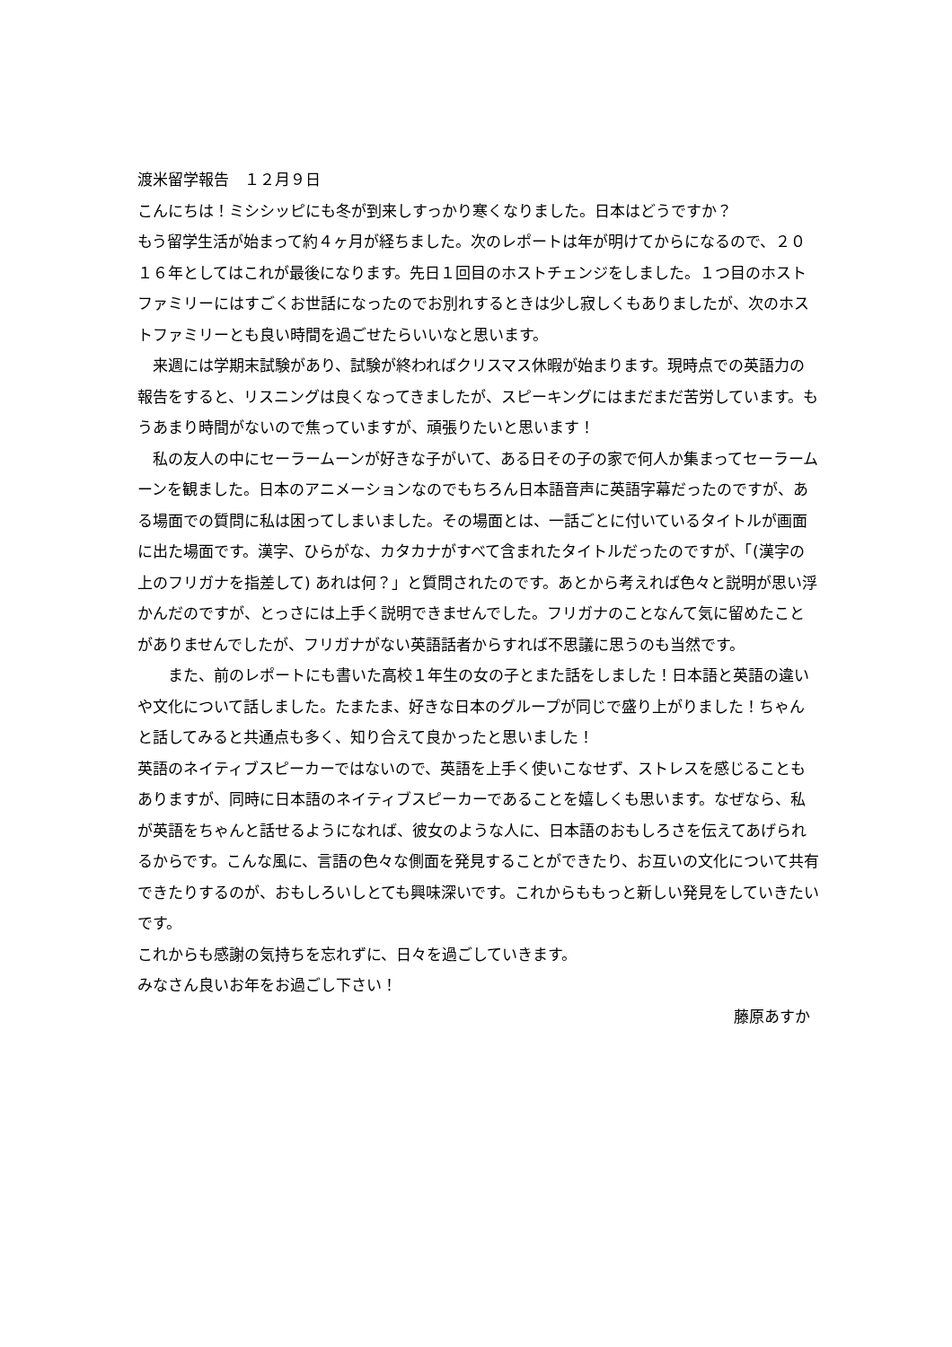渡米留学報告　１２月９日
こんにちは！ミシシッピにも冬が到来しすっかり寒くなりました。日本はどうですか？
もう留学生活が始まって約４ヶ月が経ちました。次のレポートは年が明けてからになるので、２０１６年としてはこれが最後になります。先日１回目のホストチェンジをしました。１つ目のホストファミリーにはすごくお世話になったのでお別れするときは少し寂しくもありましたが、次のホストファミリーとも良い時間を過ごせたらいいなと思います。
　来週には学期末試験があり、試験が終わればクリスマス休暇が始まります。現時点での英語力の報告をすると、リスニングは良くなってきましたが、スピーキングにはまだまだ苦労しています。もうあまり時間がないので焦っていますが、頑張りたいと思います！
　私の友人の中にセーラームーンが好きな子がいて、ある日その子の家で何人か集まってセーラームーンを観ました。日本のアニメーションなのでもちろん日本語音声に英語字幕だったのですが、ある場面での質問に私は困ってしまいました。その場面とは、一話ごとに付いているタイトルが画面に出た場面です。漢字、ひらがな、カタカナがすべて含まれたタイトルだったのですが、「(漢字の上のフリガナを指差して) あれは何？」と質問されたのです。あとから考えれば色々と説明が思い浮かんだのですが、とっさには上手く説明できませんでした。フリガナのことなんて気に留めたことがありませんでしたが、フリガナがない英語話者からすれば不思議に思うのも当然です。
　　また、前のレポートにも書いた高校１年生の女の子とまた話をしました！日本語と英語の違いや文化について話しました。たまたま、好きな日本のグループが同じで盛り上がりました！ちゃんと話してみると共通点も多く、知り合えて良かったと思いました！
英語のネイティブスピーカーではないので、英語を上手く使いこなせず、ストレスを感じることもありますが、同時に日本語のネイティブスピーカーであることを嬉しくも思います。なぜなら、私が英語をちゃんと話せるようになれば、彼女のような人に、日本語のおもしろさを伝えてあげられるからです。こんな風に、言語の色々な側面を発見することができたり、お互いの文化について共有できたりするのが、おもしろいしとても興味深いです。これからももっと新しい発見をしていきたいです。
これからも感謝の気持ちを忘れずに、日々を過ごしていきます。
みなさん良いお年をお過ごし下さい！
藤原あすか